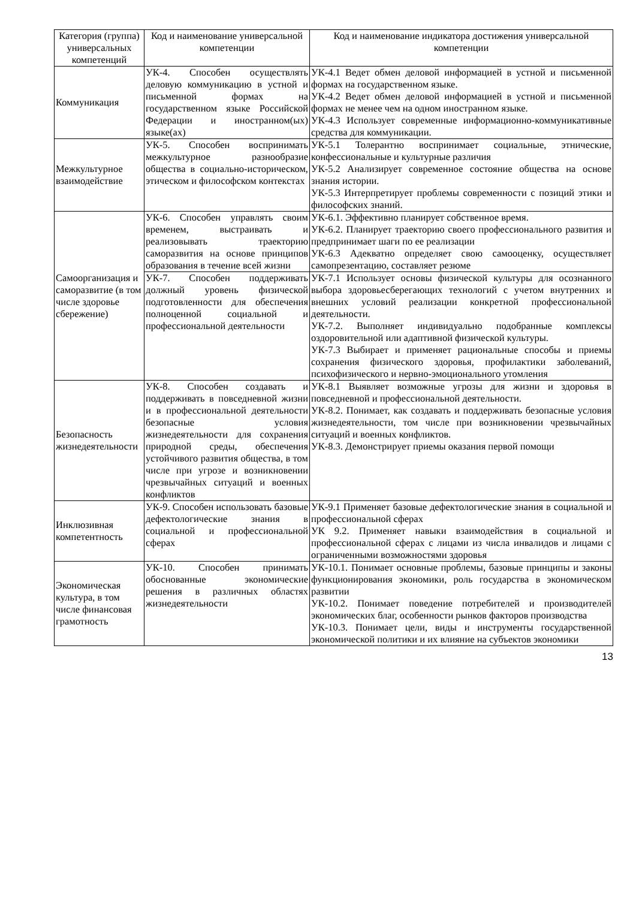| Категория (группа) универсальных компетенций | Код и наименование универсальной компетенции | Код и наименование индикатора достижения универсальной компетенции |
| --- | --- | --- |
| Коммуникация | УК-4. Способен осуществлять деловую коммуникацию в устной и письменной формах на государственном языке Российской Федерации и иностранном(ых) языке(ах) | УК-4.1 Ведет обмен деловой информацией в устной и письменной формах на государственном языке. УК-4.2 Ведет обмен деловой информацией в устной и письменной формах не менее чем на одном иностранном языке. УК-4.3 Использует современные информационно-коммуникативные средства для коммуникации. |
| Межкультурное взаимодействие | УК-5. Способен воспринимать межкультурное разнообразие общества в социально-историческом, этическом и философском контекстах | УК-5.1 Толерантно воспринимает социальные, этнические, конфессиональные и культурные различия УК-5.2 Анализирует современное состояние общества на основе знания истории. УК-5.3 Интерпретирует проблемы современности с позиций этики и философских знаний. |
| Самоорганизация и саморазвитие (в том числе здоровье сбережение) | УК-6. Способен управлять своим временем, выстраивать и реализовывать траекторию саморазвития на основе принципов образования в течение всей жизни | УК-6.1. Эффективно планирует собственное время. УК-6.2. Планирует траекторию своего профессионального развития и предпринимает шаги по ее реализации УК-6.3 Адекватно определяет свою самооценку, осуществляет самопрезентацию, составляет резюме |
| | УК-7. Способен поддерживать должный уровень физической подготовленности для обеспечения полноценной социальной и профессиональной деятельности | УК-7.1 Использует основы физической культуры для осознанного выбора здоровьесберегающих технологий с учетом внутренних и внешних условий реализации конкретной профессиональной деятельности. УК-7.2. Выполняет индивидуально подобранные комплексы оздоровительной или адаптивной физической культуры. УК-7.3 Выбирает и применяет рациональные способы и приемы сохранения физического здоровья, профилактики заболеваний, психофизического и нервно-эмоционального утомления |
| Безопасность жизнедеятельности | УК-8. Способен создавать и поддерживать в повседневной жизни и в профессиональной деятельности безопасные условия жизнедеятельности для сохранения природной среды, обеспечения устойчивого развития общества, в том числе при угрозе и возникновении чрезвычайных ситуаций и военных конфликтов | УК-8.1 Выявляет возможные угрозы для жизни и здоровья в повседневной и профессиональной деятельности. УК-8.2. Понимает, как создавать и поддерживать безопасные условия жизнедеятельности, том числе при возникновении чрезвычайных ситуаций и военных конфликтов. УК-8.3. Демонстрирует приемы оказания первой помощи |
| Инклюзивная компетентность | УК-9. Способен использовать базовые дефектологические знания в социальной и профессиональной сферах | УК-9.1 Применяет базовые дефектологические знания в социальной и профессиональной сферах УК 9.2. Применяет навыки взаимодействия в социальной и профессиональной сферах с лицами из числа инвалидов и лицами с ограниченными возможностями здоровья |
| Экономическая культура, в том числе финансовая грамотность | УК-10. Способен принимать обоснованные экономические решения в различных областях жизнедеятельности | УК-10.1. Понимает основные проблемы, базовые принципы и законы функционирования экономики, роль государства в экономическом развитии УК-10.2. Понимает поведение потребителей и производителей экономических благ, особенности рынков факторов производства УК-10.3. Понимает цели, виды и инструменты государственной экономической политики и их влияние на субъектов экономики |
13